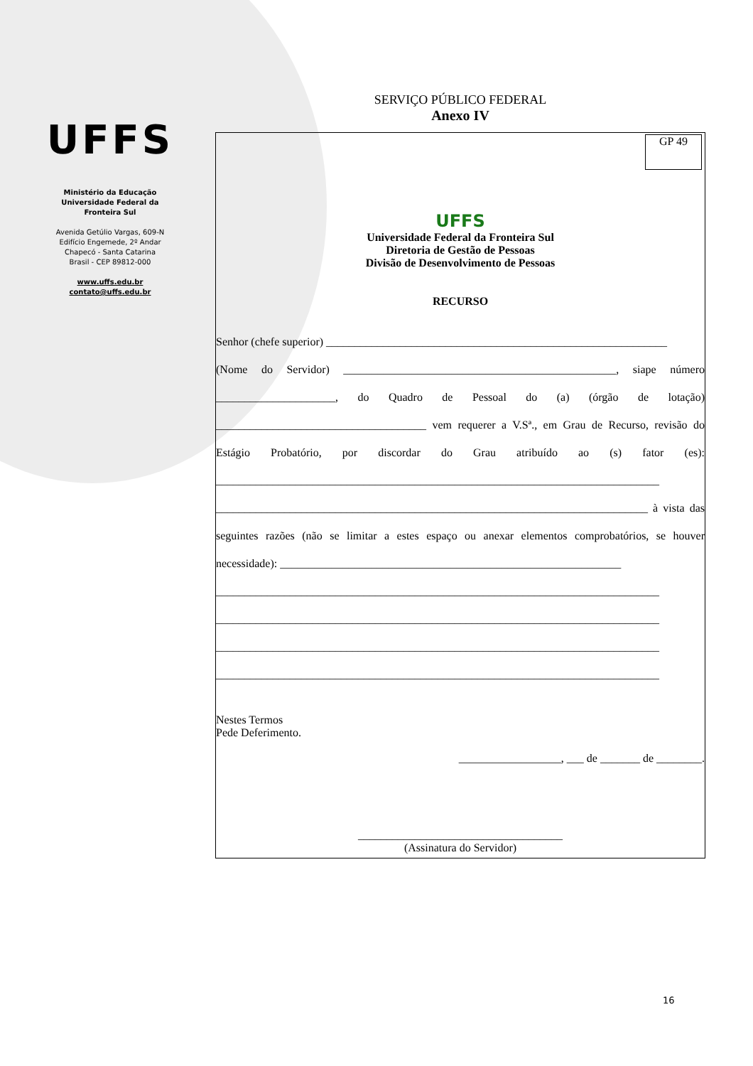UFFS
Ministério da Educação
Universidade Federal da
Fronteira Sul
Avenida Getúlio Vargas, 609-N
Edifício Engemede, 2º Andar
Chapecó - Santa Catarina
Brasil - CEP 89812-000
www.uffs.edu.br
contato@uffs.edu.br
SERVIÇO PÚBLICO FEDERAL
Anexo IV
GP 49
UFFS
Universidade Federal da Fronteira Sul
Diretoria de Gestão de Pessoas
Divisão de Desenvolvimento de Pessoas
RECURSO
Senhor (chefe superior) ____________________________________________________________
(Nome do Servidor) ________________________________________________, siape número _____________________, do Quadro de Pessoal do (a) (órgão de lotação) _____________________________________ vem requerer a V.Sª., em Grau de Recurso, revisão do Estágio Probatório, por discordar do Grau atribuído ao (s) fator (es): ______________________________________________________________________________ ____________________________________________________________________________ à vista das seguintes razões (não se limitar a estes espaço ou anexar elementos comprobatórios, se houver necessidade): ____________________________________________________________
______________________________________________________________________________
______________________________________________________________________________
______________________________________________________________________________
______________________________________________________________________________
Nestes Termos
Pede Deferimento.
__________________, ___ de _______ de ________.
____________________________________
(Assinatura do Servidor)
16